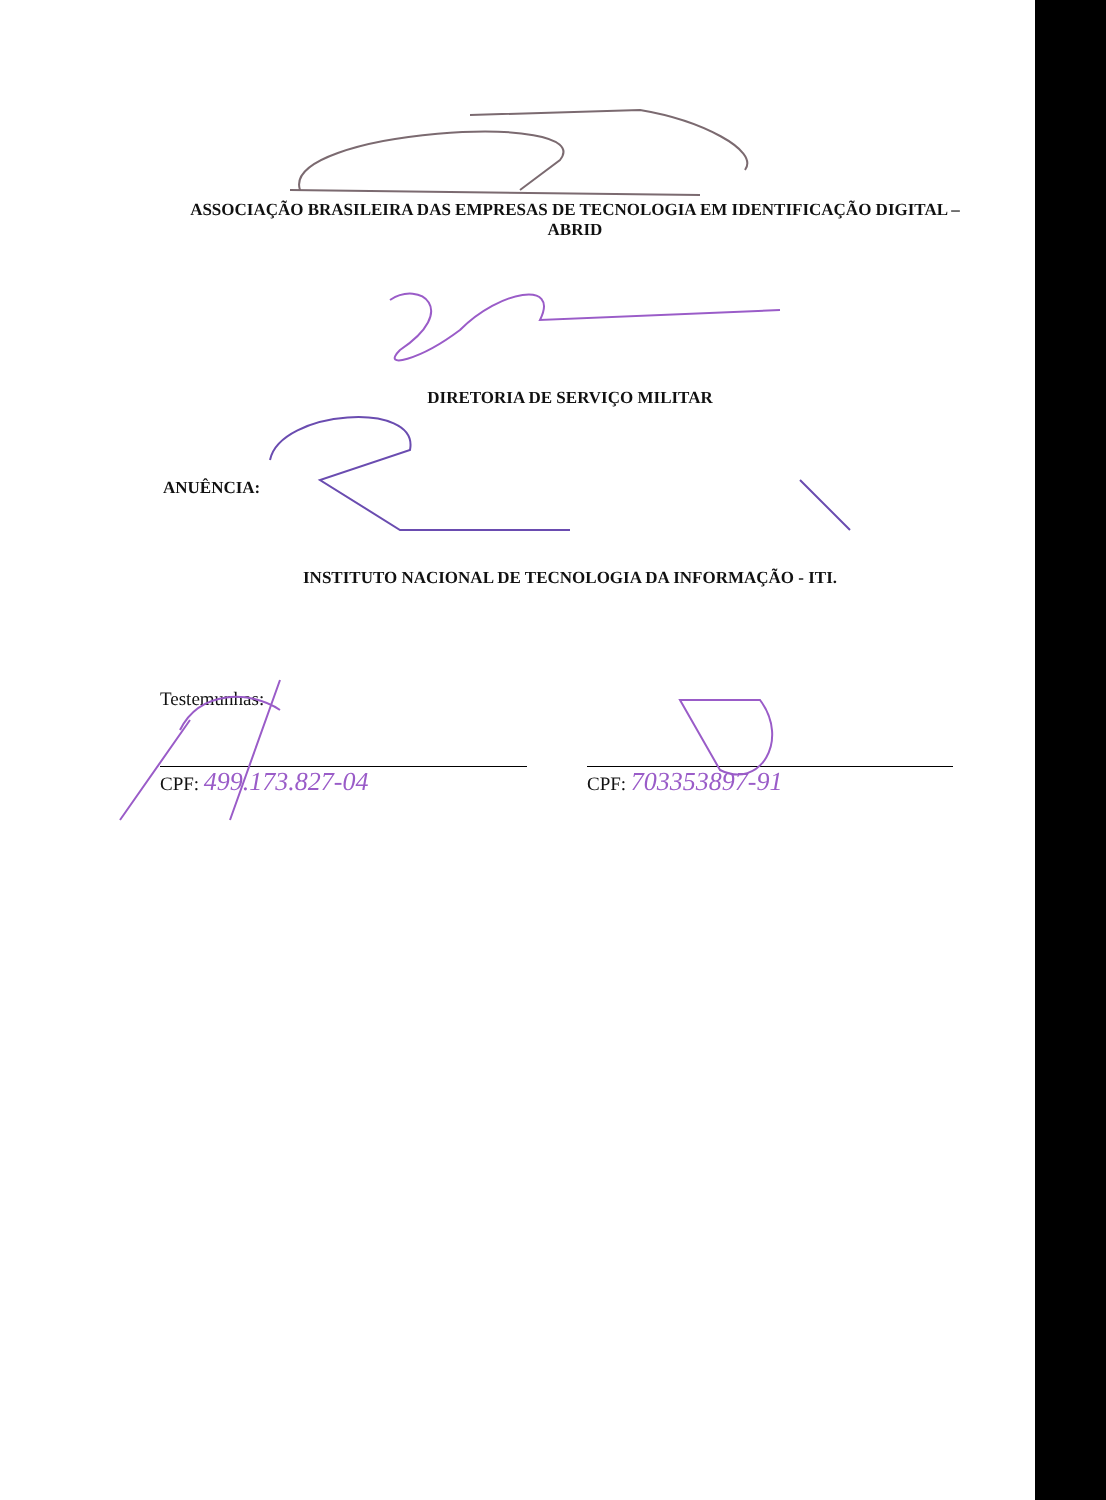ASSOCIAÇÃO BRASILEIRA DAS EMPRESAS DE TECNOLOGIA EM IDENTIFICAÇÃO DIGITAL – ABRID
DIRETORIA DE SERVIÇO MILITAR
ANUÊNCIA:
INSTITUTO NACIONAL DE TECNOLOGIA DA INFORMAÇÃO - ITI.
Testemunhas:
CPF: 499.173.827-04
CPF: 703353897-91